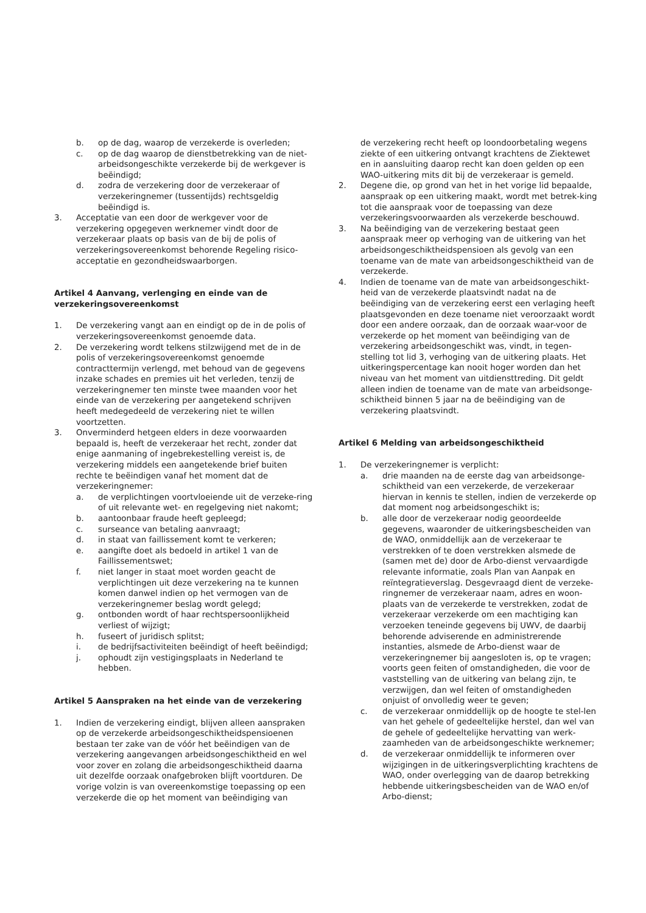b. op de dag, waarop de verzekerde is overleden;
c. op de dag waarop de dienstbetrekking van de niet-arbeidsongeschikte verzekerde bij de werkgever is beëindigd;
d. zodra de verzekering door de verzekeraar of verzekeringnemer (tussentijds) rechtsgeldig beëindigd is.
3. Acceptatie van een door de werkgever voor de verzekering opgegeven werknemer vindt door de verzekeraar plaats op basis van de bij de polis of verzekeringsovereenkomst behorende Regeling risico-acceptatie en gezondheidswaarborgen.
Artikel 4 Aanvang, verlenging en einde van de verzekeringsovereenkomst
1. De verzekering vangt aan en eindigt op de in de polis of verzekeringsovereenkomst genoemde data.
2. De verzekering wordt telkens stilzwijgend met de in de polis of verzekeringsovereenkomst genoemde contracttermijn verlengd, met behoud van de gegevens inzake schades en premies uit het verleden, tenzij de verzekeringnemer ten minste twee maanden voor het einde van de verzekering per aangetekend schrijven heeft medegedeeld de verzekering niet te willen voortzetten.
3. Onverminderd hetgeen elders in deze voorwaarden bepaald is, heeft de verzekeraar het recht, zonder dat enige aanmaning of ingebrekestelling vereist is, de verzekering middels een aangetekende brief buiten rechte te beëindigen vanaf het moment dat de verzekeringnemer:
a. de verplichtingen voortvloeiende uit de verzeke-ring of uit relevante wet- en regelgeving niet nakomt;
b. aantoonbaar fraude heeft gepleegd;
c. surseance van betaling aanvraagt;
d. in staat van faillissement komt te verkeren;
e. aangifte doet als bedoeld in artikel 1 van de Faillissementswet;
f. niet langer in staat moet worden geacht de verplichtingen uit deze verzekering na te kunnen komen danwel indien op het vermogen van de verzekeringnemer beslag wordt gelegd;
g. ontbonden wordt of haar rechtspersoonlijkheid verliest of wijzigt;
h. fuseert of juridisch splitst;
i. de bedrijfsactiviteiten beëindigt of heeft beëindigd;
j. ophoudt zijn vestigingsplaats in Nederland te hebben.
Artikel 5 Aanspraken na het einde van de verzekering
1. Indien de verzekering eindigt, blijven alleen aanspraken op de verzekerde arbeidsongeschiktheidspensioenen bestaan ter zake van de vóór het beëindigen van de verzekering aangevangen arbeidsongeschiktheid en wel voor zover en zolang die arbeidsongeschiktheid daarna uit dezelfde oorzaak onafgebroken blijft voortduren. De vorige volzin is van overeenkomstige toepassing op een verzekerde die op het moment van beëindiging van
de verzekering recht heeft op loondoorbetaling wegens ziekte of een uitkering ontvangt krachtens de Ziektewet en in aansluiting daarop recht kan doen gelden op een WAO-uitkering mits dit bij de verzekeraar is gemeld.
2. Degene die, op grond van het in het vorige lid bepaalde, aanspraak op een uitkering maakt, wordt met betrek-king tot die aanspraak voor de toepassing van deze verzekeringsvoorwaarden als verzekerde beschouwd.
3. Na beëindiging van de verzekering bestaat geen aanspraak meer op verhoging van de uitkering van het arbeidsongeschiktheidspensioen als gevolg van een toename van de mate van arbeidsongeschiktheid van de verzekerde.
4. Indien de toename van de mate van arbeidsongeschikt-heid van de verzekerde plaatsvindt nadat na de beëindiging van de verzekering eerst een verlaging heeft plaatsgevonden en deze toename niet veroorzaakt wordt door een andere oorzaak, dan de oorzaak waar-voor de verzekerde op het moment van beëindiging van de verzekering arbeidsongeschikt was, vindt, in tegen-stelling tot lid 3, verhoging van de uitkering plaats. Het uitkeringspercentage kan nooit hoger worden dan het niveau van het moment van uitdiensttreding. Dit geldt alleen indien de toename van de mate van arbeidsonge-schiktheid binnen 5 jaar na de beëindiging van de verzekering plaatsvindt.
Artikel 6 Melding van arbeidsongeschiktheid
1. De verzekeringnemer is verplicht:
a. drie maanden na de eerste dag van arbeidsonge-schiktheid van een verzekerde, de verzekeraar hiervan in kennis te stellen, indien de verzekerde op dat moment nog arbeidsongeschikt is;
b. alle door de verzekeraar nodig geoordeelde gegevens, waaronder de uitkeringsbescheiden van de WAO, onmiddellijk aan de verzekeraar te verstrekken of te doen verstrekken alsmede de (samen met de) door de Arbo-dienst vervaardigde relevante informatie, zoals Plan van Aanpak en reïntegratieverslag. Desgevraagd dient de verzeke-ringnemer de verzekeraar naam, adres en woon-plaats van de verzekerde te verstrekken, zodat de verzekeraar verzekerde om een machtiging kan verzoeken teneinde gegevens bij UWV, de daarbij behorende adviserende en administrerende instanties, alsmede de Arbo-dienst waar de verzekeringnemer bij aangesloten is, op te vragen; voorts geen feiten of omstandigheden, die voor de vaststelling van de uitkering van belang zijn, te verzwijgen, dan wel feiten of omstandigheden onjuist of onvolledig weer te geven;
c. de verzekeraar onmiddellijk op de hoogte te stel-len van het gehele of gedeeltelijke herstel, dan wel van de gehele of gedeeltelijke hervatting van werk-zaamheden van de arbeidsongeschikte werknemer;
d. de verzekeraar onmiddellijk te informeren over wijzigingen in de uitkeringsverplichting krachtens de WAO, onder overlegging van de daarop betrekking hebbende uitkeringsbescheiden van de WAO en/of Arbo-dienst;